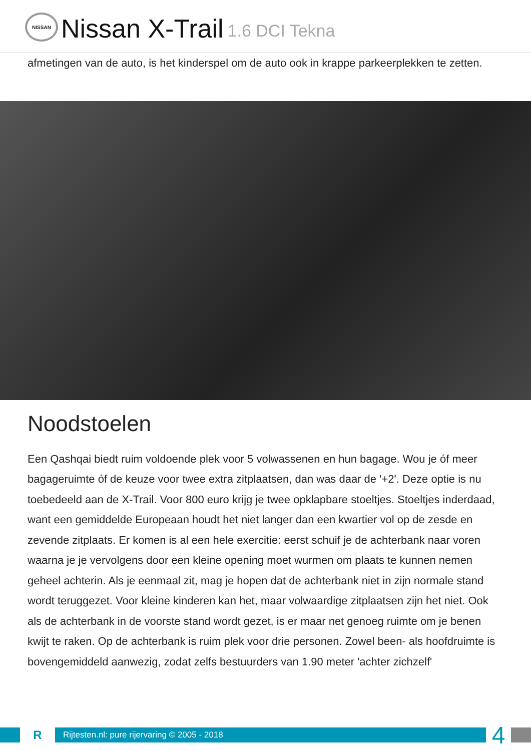NISSAN
Nissan X-Trail 1.6 DCI Tekna
afmetingen van de auto, is het kinderspel om de auto ook in krappe parkeerplekken te zetten.
Noodstoelen
Een Qashqai biedt ruim voldoende plek voor 5 volwassenen en hun bagage. Wou je óf meer bagageruimte óf de keuze voor twee extra zitplaatsen, dan was daar de '+2'. Deze optie is nu toebedeeld aan de X-Trail. Voor 800 euro krijg je twee opklapbare stoeltjes. Stoeltjes inderdaad, want een gemiddelde Europeaan houdt het niet langer dan een kwartier vol op de zesde en zevende zitplaats. Er komen is al een hele exercitie: eerst schuif je de achterbank naar voren waarna je je vervolgens door een kleine opening moet wurmen om plaats te kunnen nemen geheel achterin. Als je eenmaal zit, mag je hopen dat de achterbank niet in zijn normale stand wordt teruggezet. Voor kleine kinderen kan het, maar volwaardige zitplaatsen zijn het niet. Ook als de achterbank in de voorste stand wordt gezet, is er maar net genoeg ruimte om je benen kwijt te raken. Op de achterbank is ruim plek voor drie personen. Zowel been- als hoofdruimte is bovengemiddeld aanwezig, zodat zelfs bestuurders van 1.90 meter 'achter zichzelf'
R
Rijtesten.nl: pure rijervaring © 2005 - 2018
4